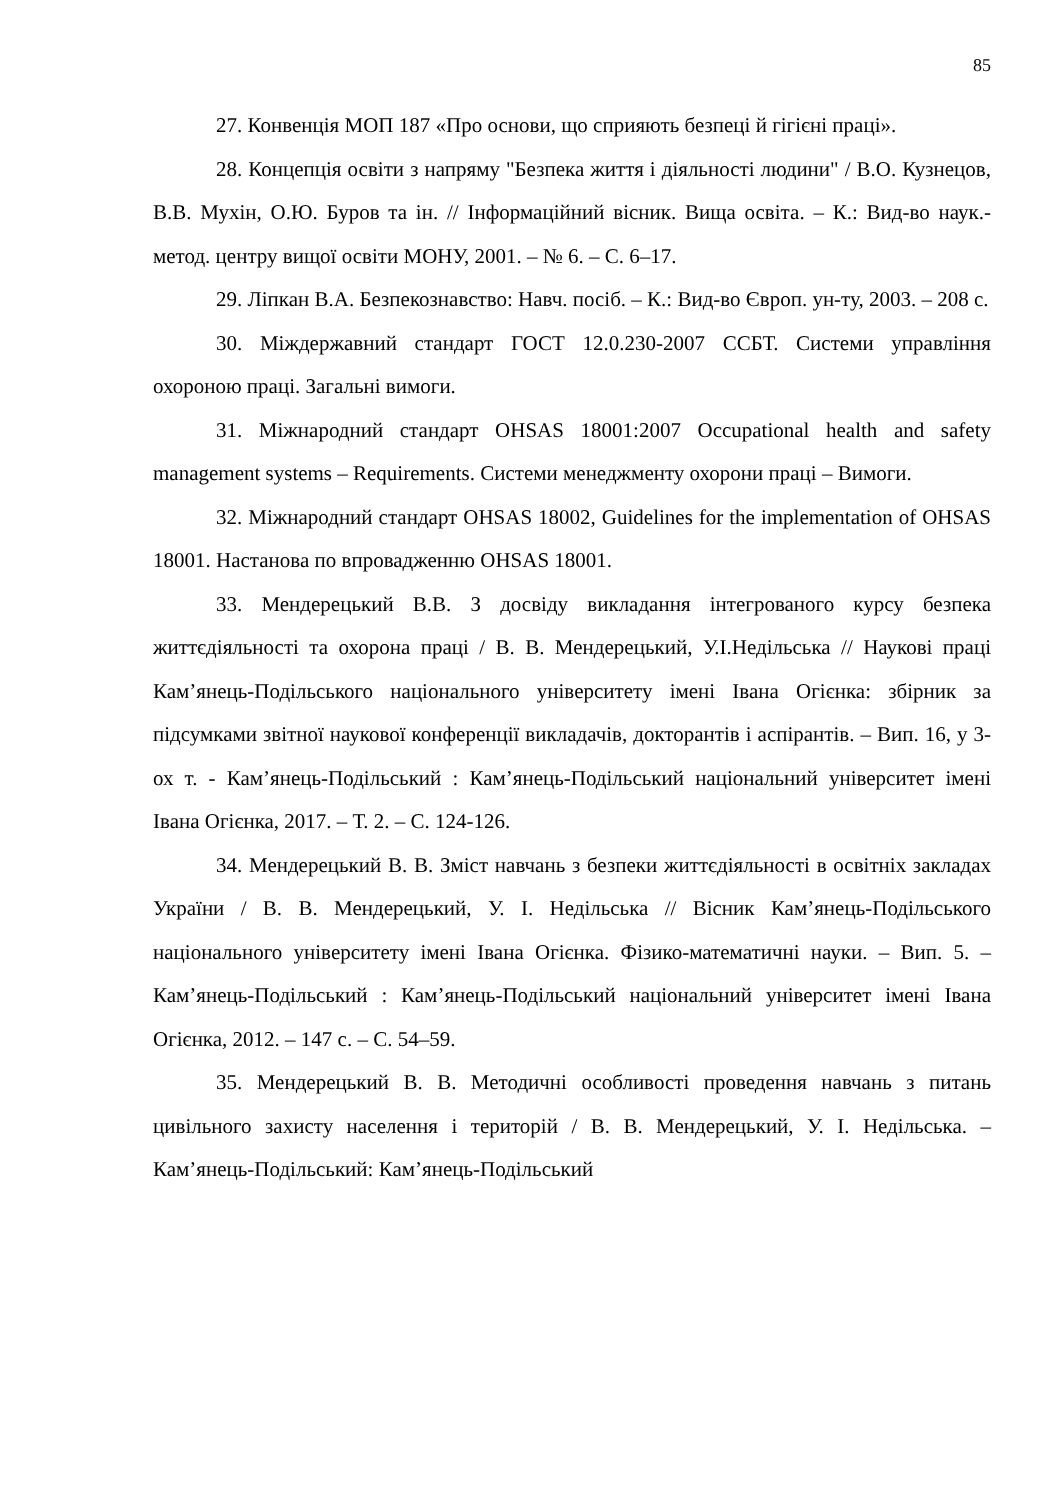85
27. Конвенція МОП 187 «Про основи, що сприяють безпеці й гігієні праці».
28. Концепція освіти з напряму "Безпека життя і діяльності людини" / В.О. Кузнецов, В.В. Мухін, О.Ю. Буров та ін. // Інформаційний вісник. Вища освіта. – К.: Вид-во наук.-метод. центру вищої освіти МОНУ, 2001. – № 6. – С. 6–17.
29. Ліпкан В.А. Безпекознавство: Навч. посіб. – К.: Вид-во Європ. ун-ту, 2003. – 208 с.
30. Міждержавний стандарт ГОСТ 12.0.230-2007 ССБТ. Системи управління охороною праці. Загальні вимоги.
31. Міжнародний стандарт OHSAS 18001:2007 Occupational health and safety management systems – Requirements. Системи менеджменту охорони праці – Вимоги.
32. Міжнародний стандарт OHSAS 18002, Guidelines for the implementation of OHSAS 18001. Настанова по впровадженню OHSAS 18001.
33. Мендерецький В.В. З досвіду викладання інтегрованого курсу безпека життєдіяльності та охорона праці / В. В. Мендерецький, У.І.Недільська // Наукові праці Кам’янець-Подільського національного університету імені Івана Огієнка: збірник за підсумками звітної наукової конференції викладачів, докторантів і аспірантів. – Вип. 16, у 3-ох т. - Кам’янець-Подільський : Кам’янець-Подільський національний університет імені Івана Огієнка, 2017. – Т. 2. – С. 124-126.
34. Мендерецький В. В. Зміст навчань з безпеки життєдіяльності в освітніх закладах України / В. В. Мендерецький, У. І. Недільська // Вісник Кам’янець-Подільського національного університету імені Івана Огієнка. Фізико-математичні науки. – Вип. 5. – Кам’янець-Подільський : Кам’янець-Подільський національний університет імені Івана Огієнка, 2012. – 147 с. – С. 54–59.
35. Мендерецький В. В. Методичні особливості проведення навчань з питань цивільного захисту населення і територій / В. В. Мендерецький, У. І. Недільська. – Кам’янець-Подільський: Кам’янець-Подільський